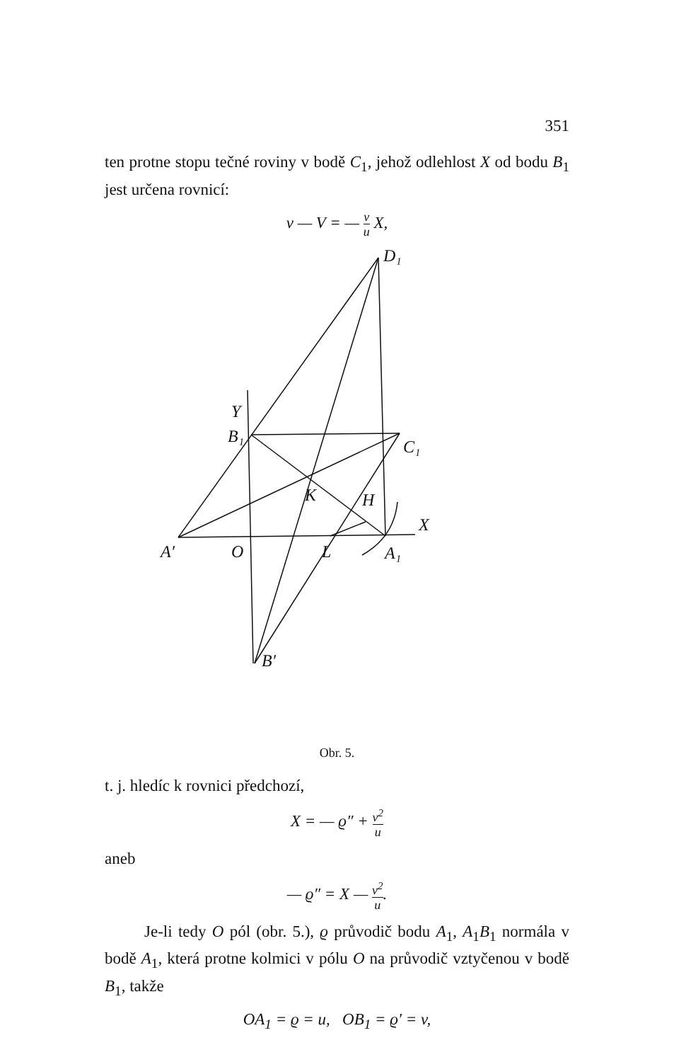351
ten protne stopu tečné roviny v bodě C<sub>1</sub>, jehož odlehlost X od bodu B<sub>1</sub> jest určena rovnicí:
v — V = — v u X,
D₁
Y
B₁
C₁
K
H
X
A′
O
L
A₁
B′
Obr. 5.
t. j. hledíc k rovnici předchozí,
X = — ϱ″ + v<sup>2</sup> u
aneb
— ϱ″ = X — v<sup>2</sup> u.
Je-li tedy O pól (obr. 5.), ϱ průvodič bodu A<sub>1</sub>, A<sub>1</sub>B<sub>1</sub> normála v bodě A<sub>1</sub>, která protne kolmici v pólu O na průvodič vztyčenou v bodě B<sub>1</sub>, takže
OA<sub>1</sub> = ϱ = u, OB<sub>1</sub> = ϱ′ = v,